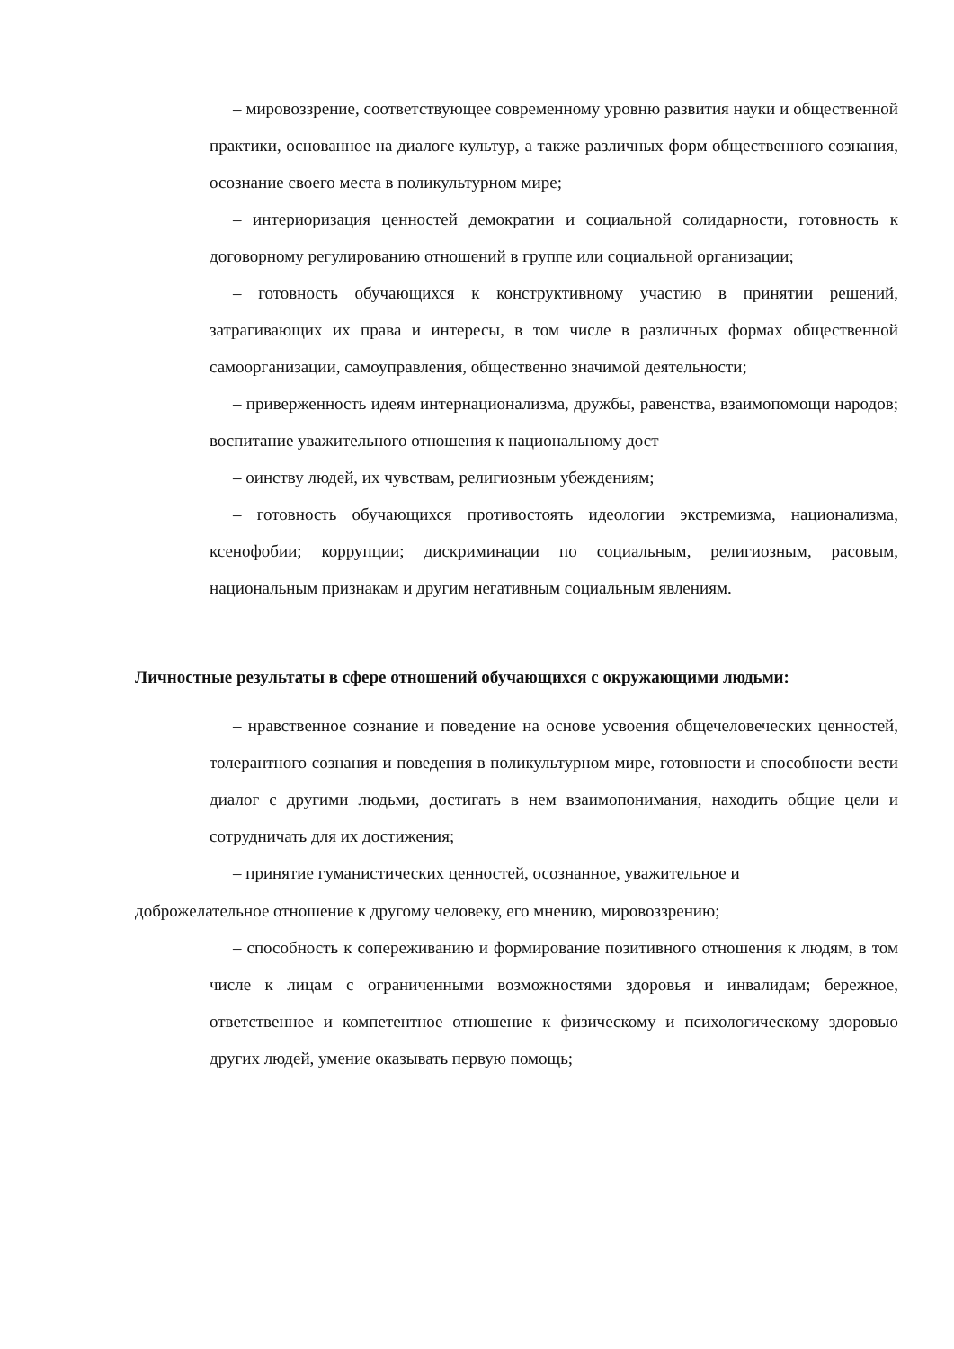– мировоззрение, соответствующее современному уровню развития науки и общественной практики, основанное на диалоге культур, а также различных форм общественного сознания, осознание своего места в поликультурном мире;
– интериоризация ценностей демократии и социальной солидарности, готовность к договорному регулированию отношений в группе или социальной организации;
– готовность обучающихся к конструктивному участию в принятии решений, затрагивающих их права и интересы, в том числе в различных формах общественной самоорганизации, самоуправления, общественно значимой деятельности;
– приверженность идеям интернационализма, дружбы, равенства, взаимопомощи народов; воспитание уважительного отношения к национальному дост
– оинству людей, их чувствам, религиозным убеждениям;
– готовность обучающихся противостоять идеологии экстремизма, национализма, ксенофобии; коррупции; дискриминации по социальным, религиозным, расовым, национальным признакам и другим негативным социальным явлениям.
Личностные результаты в сфере отношений обучающихся с окружающими людьми:
– нравственное сознание и поведение на основе усвоения общечеловеческих ценностей, толерантного сознания и поведения в поликультурном мире, готовности и способности вести диалог с другими людьми, достигать в нем взаимопонимания, находить общие цели и сотрудничать для их достижения;
– принятие гуманистических ценностей, осознанное, уважительное и
доброжелательное отношение к другому человеку, его мнению, мировоззрению;
– способность к сопереживанию и формирование позитивного отношения к людям, в том числе к лицам с ограниченными возможностями здоровья и инвалидам; бережное, ответственное и компетентное отношение к физическому и психологическому здоровью других людей, умение оказывать первую помощь;